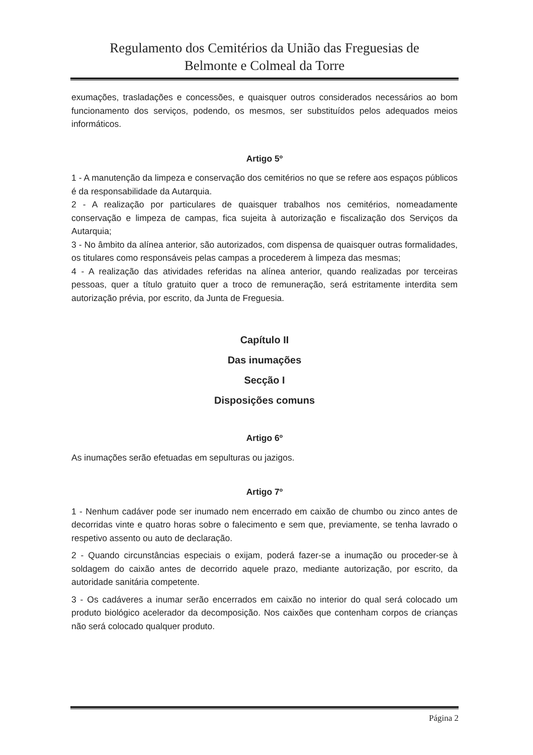Regulamento dos Cemitérios da União das Freguesias de
Belmonte e Colmeal da Torre
exumações, trasladações e concessões, e quaisquer outros considerados necessários ao bom funcionamento dos serviços, podendo, os mesmos, ser substituídos pelos adequados meios informáticos.
Artigo 5º
1 - A manutenção da limpeza e conservação dos cemitérios no que se refere aos espaços públicos é da responsabilidade da Autarquia.
2 - A realização por particulares de quaisquer trabalhos nos cemitérios, nomeadamente conservação e limpeza de campas, fica sujeita à autorização e fiscalização dos Serviços da Autarquia;
3 - No âmbito da alínea anterior, são autorizados, com dispensa de quaisquer outras formalidades, os titulares como responsáveis pelas campas a procederem à limpeza das mesmas;
4 - A realização das atividades referidas na alínea anterior, quando realizadas por terceiras pessoas, quer a título gratuito quer a troco de remuneração, será estritamente interdita sem autorização prévia, por escrito, da Junta de Freguesia.
Capítulo II
Das inumações
Secção I
Disposições comuns
Artigo 6º
As inumações serão efetuadas em sepulturas ou jazigos.
Artigo 7º
1 - Nenhum cadáver pode ser inumado nem encerrado em caixão de chumbo ou zinco antes de decorridas vinte e quatro horas sobre o falecimento e sem que, previamente, se tenha lavrado o respetivo assento ou auto de declaração.
2 - Quando circunstâncias especiais o exijam, poderá fazer-se a inumação ou proceder-se à soldagem do caixão antes de decorrido aquele prazo, mediante autorização, por escrito, da autoridade sanitária competente.
3 - Os cadáveres a inumar serão encerrados em caixão no interior do qual será colocado um produto biológico acelerador da decomposição. Nos caixões que contenham corpos de crianças não será colocado qualquer produto.
Página 2